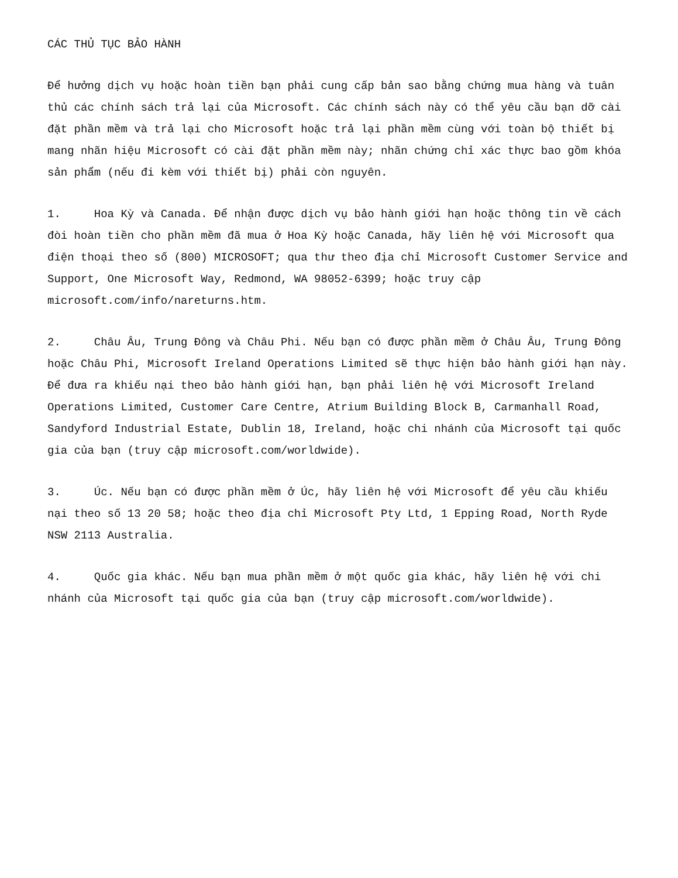CÁC THỦ TỤC BẢO HÀNH
Để hưởng dịch vụ hoặc hoàn tiền bạn phải cung cấp bản sao bằng chứng mua hàng và tuân thủ các chính sách trả lại của Microsoft. Các chính sách này có thể yêu cầu bạn dỡ cài đặt phần mềm và trả lại cho Microsoft hoặc trả lại phần mềm cùng với toàn bộ thiết bị mang nhãn hiệu Microsoft có cài đặt phần mềm này; nhãn chứng chỉ xác thực bao gồm khóa sản phẩm (nếu đi kèm với thiết bị) phải còn nguyên.
1. Hoa Kỳ và Canada. Để nhận được dịch vụ bảo hành giới hạn hoặc thông tin về cách đòi hoàn tiền cho phần mềm đã mua ở Hoa Kỳ hoặc Canada, hãy liên hệ với Microsoft qua điện thoại theo số (800) MICROSOFT; qua thư theo địa chỉ Microsoft Customer Service and Support, One Microsoft Way, Redmond, WA 98052-6399; hoặc truy cập microsoft.com/info/nareturns.htm.
2. Châu Âu, Trung Đông và Châu Phi. Nếu bạn có được phần mềm ở Châu Âu, Trung Đông hoặc Châu Phi, Microsoft Ireland Operations Limited sẽ thực hiện bảo hành giới hạn này. Để đưa ra khiếu nại theo bảo hành giới hạn, bạn phải liên hệ với Microsoft Ireland Operations Limited, Customer Care Centre, Atrium Building Block B, Carmanhall Road, Sandyford Industrial Estate, Dublin 18, Ireland, hoặc chi nhánh của Microsoft tại quốc gia của bạn (truy cập microsoft.com/worldwide).
3. Úc. Nếu bạn có được phần mềm ở Úc, hãy liên hệ với Microsoft để yêu cầu khiếu nại theo số 13 20 58; hoặc theo địa chỉ Microsoft Pty Ltd, 1 Epping Road, North Ryde NSW 2113 Australia.
4. Quốc gia khác. Nếu bạn mua phần mềm ở một quốc gia khác, hãy liên hệ với chi nhánh của Microsoft tại quốc gia của bạn (truy cập microsoft.com/worldwide).